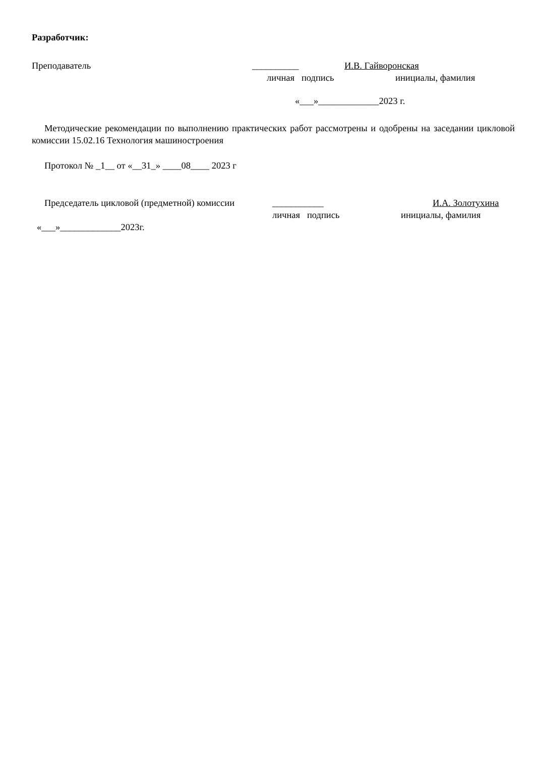Разработчик:
Преподаватель __________ И.В. Гайворонская
личная подпись инициалы, фамилия
«___»_____________2023 г.
Методические рекомендации по выполнению практических работ рассмотрены и одобрены на заседании цикловой комиссии 15.02.16 Технология машиностроения
Протокол № _1__ от «__31_» ____08____ 2023 г
Председатель цикловой (предметной) комиссии ___________ И.А. Золотухина
личная подпись инициалы, фамилия
«___»_____________2023г.